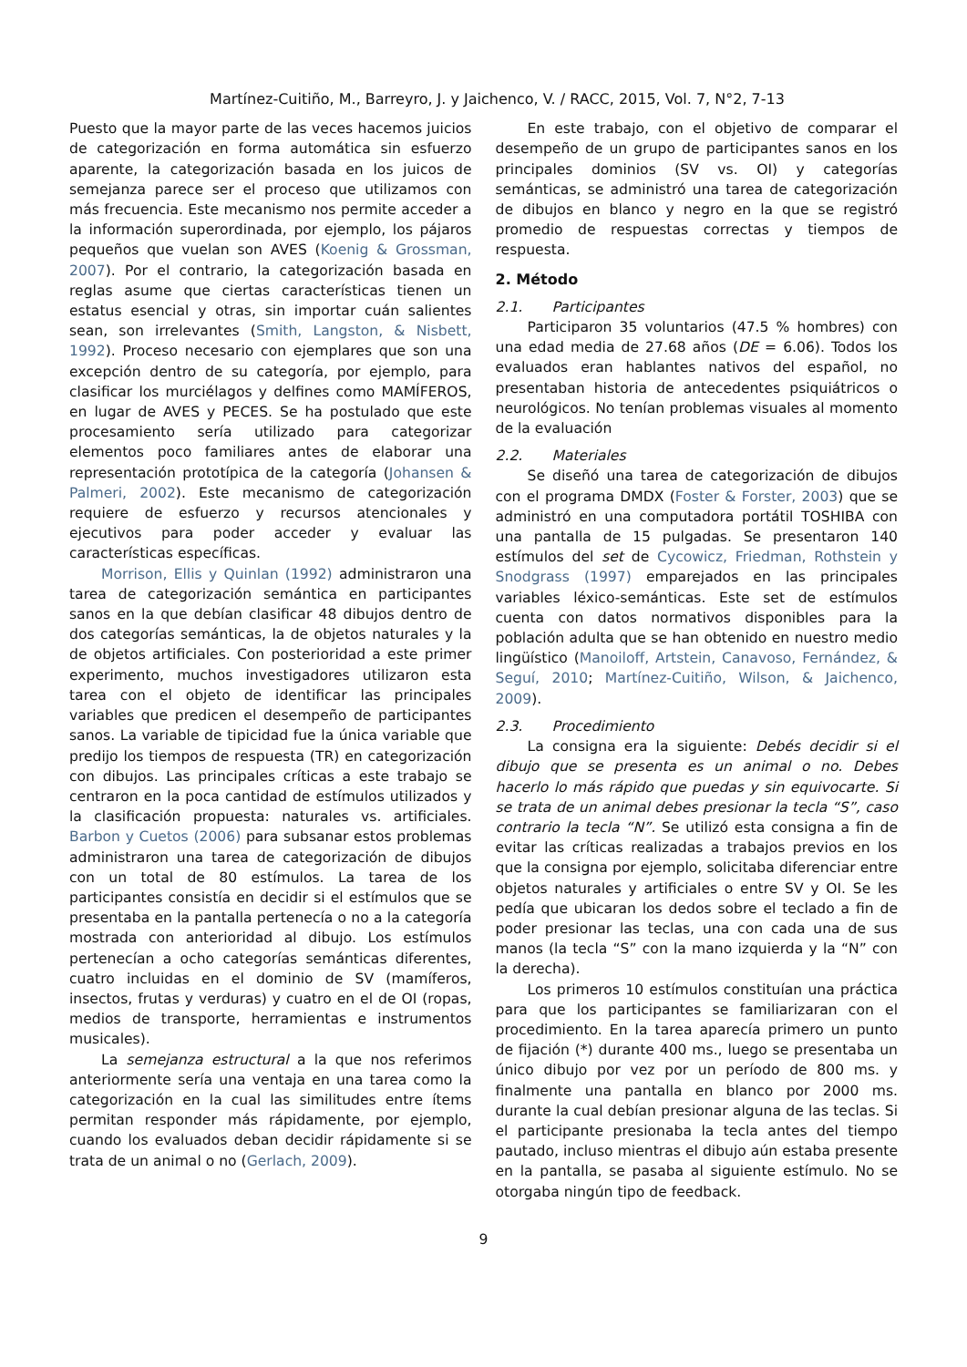Martínez-Cuitiño, M., Barreyro, J. y Jaichenco, V. / RACC, 2015, Vol. 7, N°2, 7-13
Puesto que la mayor parte de las veces hacemos juicios de categorización en forma automática sin esfuerzo aparente, la categorización basada en los juicos de semejanza parece ser el proceso que utilizamos con más frecuencia. Este mecanismo nos permite acceder a la información superordinada, por ejemplo, los pájaros pequeños que vuelan son AVES (Koenig & Grossman, 2007). Por el contrario, la categorización basada en reglas asume que ciertas características tienen un estatus esencial y otras, sin importar cuán salientes sean, son irrelevantes (Smith, Langston, & Nisbett, 1992). Proceso necesario con ejemplares que son una excepción dentro de su categoría, por ejemplo, para clasificar los murciélagos y delfines como MAMÍFEROS, en lugar de AVES y PECES. Se ha postulado que este procesamiento sería utilizado para categorizar elementos poco familiares antes de elaborar una representación prototípica de la categoría (Johansen & Palmeri, 2002). Este mecanismo de categorización requiere de esfuerzo y recursos atencionales y ejecutivos para poder acceder y evaluar las características específicas.
Morrison, Ellis y Quinlan (1992) administraron una tarea de categorización semántica en participantes sanos en la que debían clasificar 48 dibujos dentro de dos categorías semánticas, la de objetos naturales y la de objetos artificiales. Con posterioridad a este primer experimento, muchos investigadores utilizaron esta tarea con el objeto de identificar las principales variables que predicen el desempeño de participantes sanos. La variable de tipicidad fue la única variable que predijo los tiempos de respuesta (TR) en categorización con dibujos. Las principales críticas a este trabajo se centraron en la poca cantidad de estímulos utilizados y la clasificación propuesta: naturales vs. artificiales. Barbon y Cuetos (2006) para subsanar estos problemas administraron una tarea de categorización de dibujos con un total de 80 estímulos. La tarea de los participantes consistía en decidir si el estímulos que se presentaba en la pantalla pertenecía o no a la categoría mostrada con anterioridad al dibujo. Los estímulos pertenecían a ocho categorías semánticas diferentes, cuatro incluidas en el dominio de SV (mamíferos, insectos, frutas y verduras) y cuatro en el de OI (ropas, medios de transporte, herramientas e instrumentos musicales).
La semejanza estructural a la que nos referimos anteriormente sería una ventaja en una tarea como la categorización en la cual las similitudes entre ítems permitan responder más rápidamente, por ejemplo, cuando los evaluados deban decidir rápidamente si se trata de un animal o no (Gerlach, 2009).
En este trabajo, con el objetivo de comparar el desempeño de un grupo de participantes sanos en los principales dominios (SV vs. OI) y categorías semánticas, se administró una tarea de categorización de dibujos en blanco y negro en la que se registró promedio de respuestas correctas y tiempos de respuesta.
2. Método
2.1. Participantes
Participaron 35 voluntarios (47.5 % hombres) con una edad media de 27.68 años (DE = 6.06). Todos los evaluados eran hablantes nativos del español, no presentaban historia de antecedentes psiquiátricos o neurológicos. No tenían problemas visuales al momento de la evaluación
2.2. Materiales
Se diseñó una tarea de categorización de dibujos con el programa DMDX (Foster & Forster, 2003) que se administró en una computadora portátil TOSHIBA con una pantalla de 15 pulgadas. Se presentaron 140 estímulos del set de Cycowicz, Friedman, Rothstein y Snodgrass (1997) emparejados en las principales variables léxico-semánticas. Este set de estímulos cuenta con datos normativos disponibles para la población adulta que se han obtenido en nuestro medio lingüístico (Manoiloff, Artstein, Canavoso, Fernández, & Seguí, 2010; Martínez-Cuitiño, Wilson, & Jaichenco, 2009).
2.3. Procedimiento
La consigna era la siguiente: Debés decidir si el dibujo que se presenta es un animal o no. Debes hacerlo lo más rápido que puedas y sin equivocarte. Si se trata de un animal debes presionar la tecla “S”, caso contrario la tecla “N”. Se utilizó esta consigna a fin de evitar las críticas realizadas a trabajos previos en los que la consigna por ejemplo, solicitaba diferenciar entre objetos naturales y artificiales o entre SV y OI. Se les pedía que ubicaran los dedos sobre el teclado a fin de poder presionar las teclas, una con cada una de sus manos (la tecla “S” con la mano izquierda y la “N” con la derecha).
Los primeros 10 estímulos constituían una práctica para que los participantes se familiarizaran con el procedimiento. En la tarea aparecía primero un punto de fijación (*) durante 400 ms., luego se presentaba un único dibujo por vez por un período de 800 ms. y finalmente una pantalla en blanco por 2000 ms. durante la cual debían presionar alguna de las teclas. Si el participante presionaba la tecla antes del tiempo pautado, incluso mientras el dibujo aún estaba presente en la pantalla, se pasaba al siguiente estímulo. No se otorgaba ningún tipo de feedback.
9